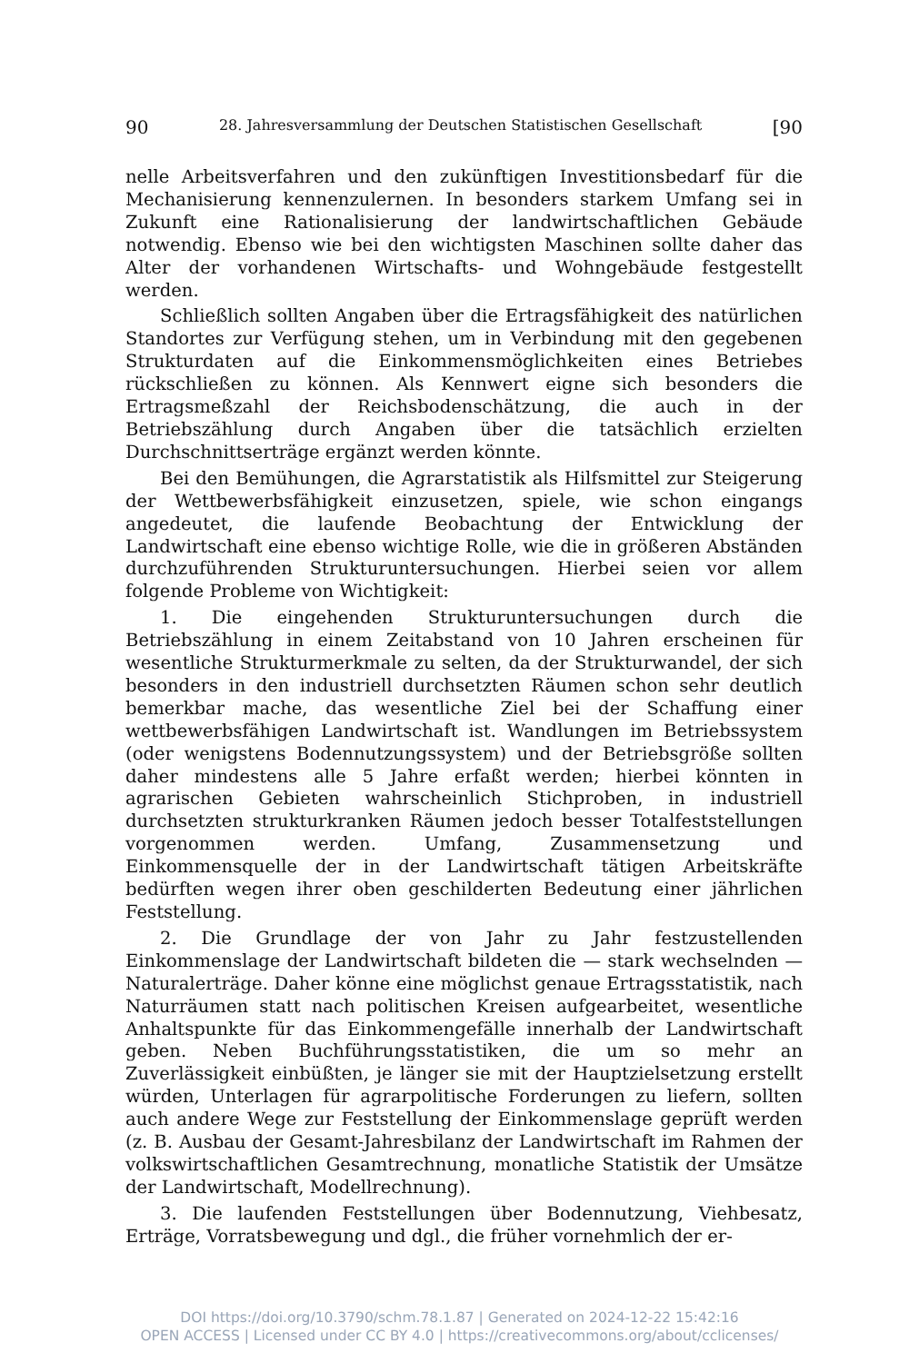90 28. Jahresversammlung der Deutschen Statistischen Gesellschaft [90
nelle Arbeitsverfahren und den zukünftigen Investitionsbedarf für die Mechanisierung kennenzulernen. In besonders starkem Umfang sei in Zukunft eine Rationalisierung der landwirtschaftlichen Gebäude notwendig. Ebenso wie bei den wichtigsten Maschinen sollte daher das Alter der vorhandenen Wirtschafts- und Wohngebäude festgestellt werden.
Schließlich sollten Angaben über die Ertragsfähigkeit des natürlichen Standortes zur Verfügung stehen, um in Verbindung mit den gegebenen Strukturdaten auf die Einkommensmöglichkeiten eines Betriebes rückschließen zu können. Als Kennwert eigne sich besonders die Ertragsmeßzahl der Reichsbodenschätzung, die auch in der Betriebszählung durch Angaben über die tatsächlich erzielten Durchschnittserträge ergänzt werden könnte.
Bei den Bemühungen, die Agrarstatistik als Hilfsmittel zur Steigerung der Wettbewerbsfähigkeit einzusetzen, spiele, wie schon eingangs angedeutet, die laufende Beobachtung der Entwicklung der Landwirtschaft eine ebenso wichtige Rolle, wie die in größeren Abständen durchzuführenden Strukturuntersuchungen. Hierbei seien vor allem folgende Probleme von Wichtigkeit:
1. Die eingehenden Strukturuntersuchungen durch die Betriebszählung in einem Zeitabstand von 10 Jahren erscheinen für wesentliche Strukturmerkmale zu selten, da der Strukturwandel, der sich besonders in den industriell durchsetzten Räumen schon sehr deutlich bemerkbar mache, das wesentliche Ziel bei der Schaffung einer wettbewerbsfähigen Landwirtschaft ist. Wandlungen im Betriebssystem (oder wenigstens Bodennutzungssystem) und der Betriebsgröße sollten daher mindestens alle 5 Jahre erfaßt werden; hierbei könnten in agrarischen Gebieten wahrscheinlich Stichproben, in industriell durchsetzten strukturkranken Räumen jedoch besser Totalfeststellungen vorgenommen werden. Umfang, Zusammensetzung und Einkommensquelle der in der Landwirtschaft tätigen Arbeitskräfte bedürften wegen ihrer oben geschilderten Bedeutung einer jährlichen Feststellung.
2. Die Grundlage der von Jahr zu Jahr festzustellenden Einkommenslage der Landwirtschaft bildeten die — stark wechselnden — Naturalerträge. Daher könne eine möglichst genaue Ertragsstatistik, nach Naturräumen statt nach politischen Kreisen aufgearbeitet, wesentliche Anhaltspunkte für das Einkommengefälle innerhalb der Landwirtschaft geben. Neben Buchführungsstatistiken, die um so mehr an Zuverlässigkeit einbüßten, je länger sie mit der Hauptzielsetzung erstellt würden, Unterlagen für agrarpolitische Forderungen zu liefern, sollten auch andere Wege zur Feststellung der Einkommenslage geprüft werden (z. B. Ausbau der Gesamt-Jahresbilanz der Landwirtschaft im Rahmen der volkswirtschaftlichen Gesamtrechnung, monatliche Statistik der Umsätze der Landwirtschaft, Modellrechnung).
3. Die laufenden Feststellungen über Bodennutzung, Viehbesatz, Erträge, Vorratsbewegung und dgl., die früher vornehmlich der er-
DOI https://doi.org/10.3790/schm.78.1.87 | Generated on 2024-12-22 15:42:16
OPEN ACCESS | Licensed under CC BY 4.0 | https://creativecommons.org/about/cclicenses/